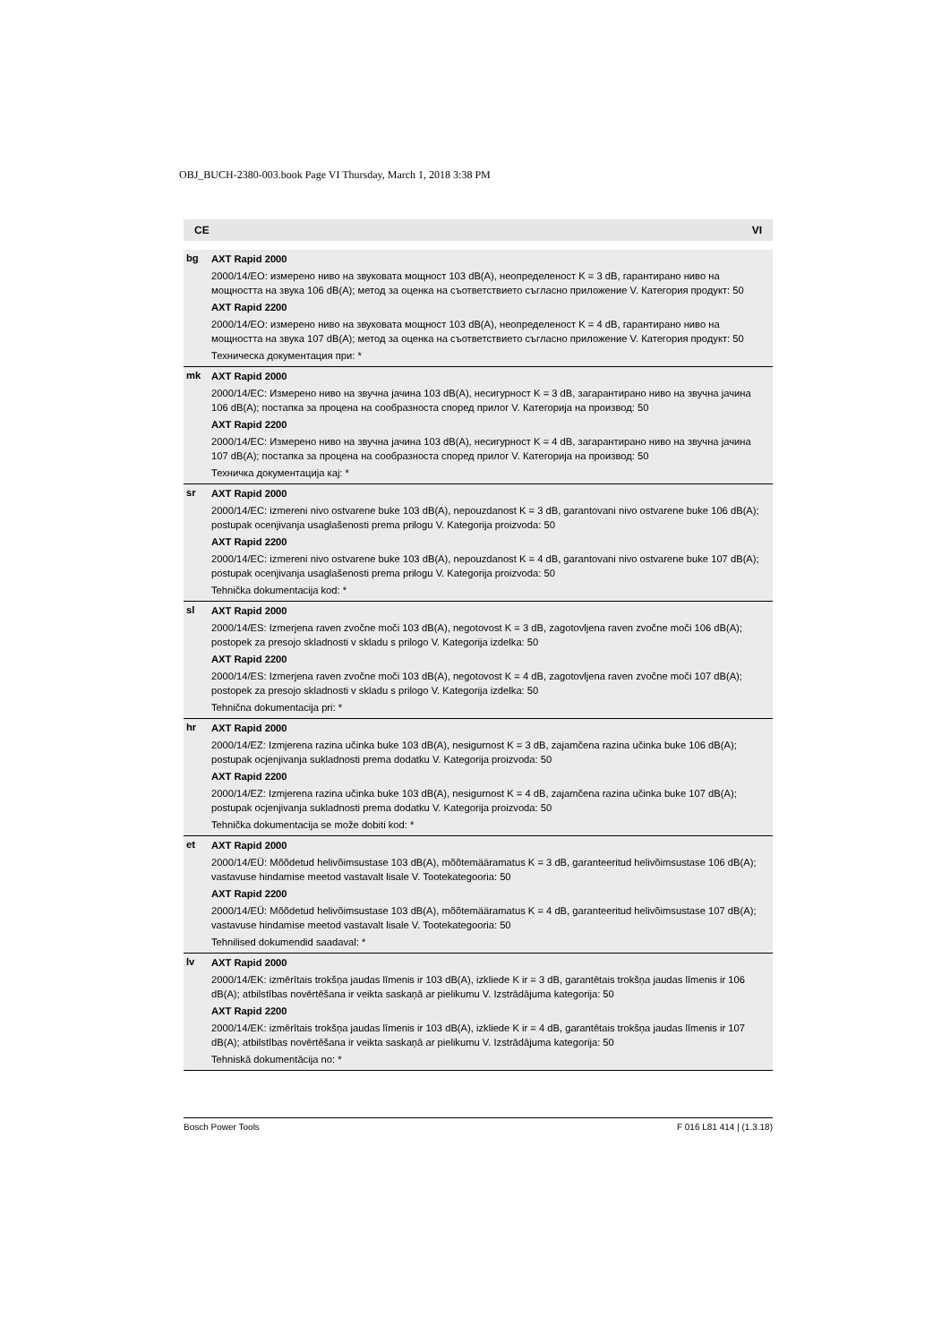OBJ_BUCH-2380-003.book Page VI Thursday, March 1, 2018 3:38 PM
CE VI
| bg | AXT Rapid 2000 2000/14/ЕО: измерено ниво на звуковата мощност 103 dB(A), неопределеност K = 3 dB, гарантирано ниво на мощността на звука 106 dB(A); метод за оценка на съответствието съгласно приложение V. Категория продукт: 50 AXT Rapid 2200 2000/14/ЕО: измерено ниво на звуковата мощност 103 dB(A), неопределеност K = 4 dB, гарантирано ниво на мощността на звука 107 dB(A); метод за оценка на съответствието съгласно приложение V. Категория продукт: 50 Техническа документация при: * |
| mk | AXT Rapid 2000 2000/14/ЕС: Измерено ниво на звучна јачина 103 dB(A), несигурност K = 3 dB, загарантирано ниво на звучна јачина 106 dB(A); постапка за процена на сообразноста според прилог V. Категорија на производ: 50 AXT Rapid 2200 2000/14/ЕС: Измерено ниво на звучна јачина 103 dB(A), несигурност K = 4 dB, загарантирано ниво на звучна јачина 107 dB(A); постапка за процена на сообразноста според прилог V. Категорија на производ: 50 Техничка документација кај: * |
| sr | AXT Rapid 2000 2000/14/EC: izmereni nivo ostvarene buke 103 dB(A), nepouzdanost K = 3 dB, garantovani nivo ostvarene buke 106 dB(A); postupak ocenjivanja usaglašenosti prema prilogu V. Kategorija proizvoda: 50 AXT Rapid 2200 2000/14/EC: izmereni nivo ostvarene buke 103 dB(A), nepouzdanost K = 4 dB, garantovani nivo ostvarene buke 107 dB(A); postupak ocenjivanja usaglašenosti prema prilogu V. Kategorija proizvoda: 50 Tehnička dokumentacija kod: * |
| sl | AXT Rapid 2000 2000/14/ES: Izmerjena raven zvočne moči 103 dB(A), negotovost K = 3 dB, zagotovljena raven zvočne moči 106 dB(A); postopek za presojo skladnosti v skladu s prilogo V. Kategorija izdelka: 50 AXT Rapid 2200 2000/14/ES: Izmerjena raven zvočne moči 103 dB(A), negotovost K = 4 dB, zagotovljena raven zvočne moči 107 dB(A); postopek za presojo skladnosti v skladu s prilogo V. Kategorija izdelka: 50 Tehnična dokumentacija pri: * |
| hr | AXT Rapid 2000 2000/14/EZ: Izmjerena razina učinka buke 103 dB(A), nesigurnost K = 3 dB, zajamčena razina učinka buke 106 dB(A); postupak ocjenjivanja sukladnosti prema dodatku V. Kategorija proizvoda: 50 AXT Rapid 2200 2000/14/EZ: Izmjerena razina učinka buke 103 dB(A), nesigurnost K = 4 dB, zajamčena razina učinka buke 107 dB(A); postupak ocjenjivanja sukladnosti prema dodatku V. Kategorija proizvoda: 50 Tehnička dokumentacija se može dobiti kod: * |
| et | AXT Rapid 2000 2000/14/EÜ: Mõõdetud helivõimsustase 103 dB(A), mõõtemääramatus K = 3 dB, garanteeritud helivõimsustase 106 dB(A); vastavuse hindamise meetod vastavalt lisale V. Tootekategooria: 50 AXT Rapid 2200 2000/14/EÜ: Mõõdetud helivõimsustase 103 dB(A), mõõtemääramatus K = 4 dB, garanteeritud helivõimsustase 107 dB(A); vastavuse hindamise meetod vastavalt lisale V. Tootekategooria: 50 Tehnilised dokumendid saadaval: * |
| lv | AXT Rapid 2000 2000/14/EK: izmērītais trokšņa jaudas līmenis ir 103 dB(A), izkliede K ir = 3 dB, garantētais trokšņa jaudas līmenis ir 106 dB(A); atbilstības novērtēšana ir veikta saskaņā ar pielikumu V. Izstrādājuma kategorija: 50 AXT Rapid 2200 2000/14/EK: izmērītais trokšņa jaudas līmenis ir 103 dB(A), izkliede K ir = 4 dB, garantētais trokšņa jaudas līmenis ir 107 dB(A); atbilstības novērtēšana ir veikta saskaņā ar pielikumu V. Izstrādājuma kategorija: 50 Tehniskā dokumentācija no: * |
Bosch Power Tools F 016 L81 414 | (1.3.18)